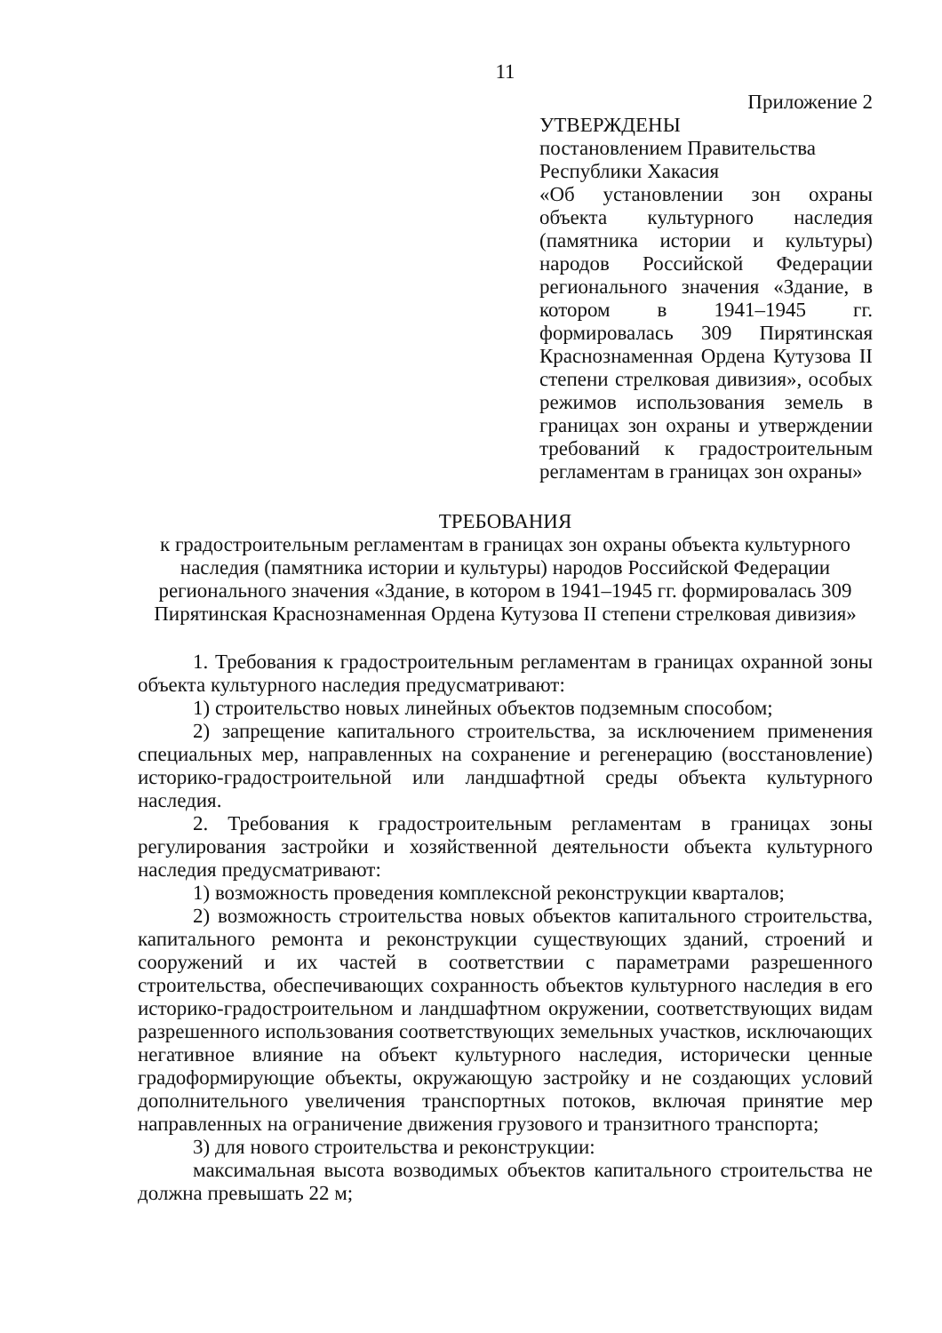11
Приложение 2
УТВЕРЖДЕНЫ
постановлением Правительства
Республики Хакасия
«Об установлении зон охраны объекта культурного наследия (памятника истории и культуры) народов Российской Федерации регионального значения «Здание, в котором в 1941–1945 гг. формировалась 309 Пирятинская Краснознаменная Ордена Кутузова II степени стрелковая дивизия», особых режимов использования земель в границах зон охраны и утверждении требований к градостроительным регламентам в границах зон охраны»
ТРЕБОВАНИЯ
к градостроительным регламентам в границах зон охраны объекта культурного наследия (памятника истории и культуры) народов Российской Федерации регионального значения «Здание, в котором в 1941–1945 гг. формировалась 309 Пирятинская Краснознаменная Ордена Кутузова II степени стрелковая дивизия»
1. Требования к градостроительным регламентам в границах охранной зоны объекта культурного наследия предусматривают:
1) строительство новых линейных объектов подземным способом;
2) запрещение капитального строительства, за исключением применения специальных мер, направленных на сохранение и регенерацию (восстановление) историко-градостроительной или ландшафтной среды объекта культурного наследия.
2. Требования к градостроительным регламентам в границах зоны регулирования застройки и хозяйственной деятельности объекта культурного наследия предусматривают:
1) возможность проведения комплексной реконструкции кварталов;
2) возможность строительства новых объектов капитального строительства, капитального ремонта и реконструкции существующих зданий, строений и сооружений и их частей в соответствии с параметрами разрешенного строительства, обеспечивающих сохранность объектов культурного наследия в его историко-градостроительном и ландшафтном окружении, соответствующих видам разрешенного использования соответствующих земельных участков, исключающих негативное влияние на объект культурного наследия, исторически ценные градоформирующие объекты, окружающую застройку и не создающих условий дополнительного увеличения транспортных потоков, включая принятие мер направленных на ограничение движения грузового и транзитного транспорта;
3) для нового строительства и реконструкции:
максимальная высота возводимых объектов капитального строительства не должна превышать 22 м;